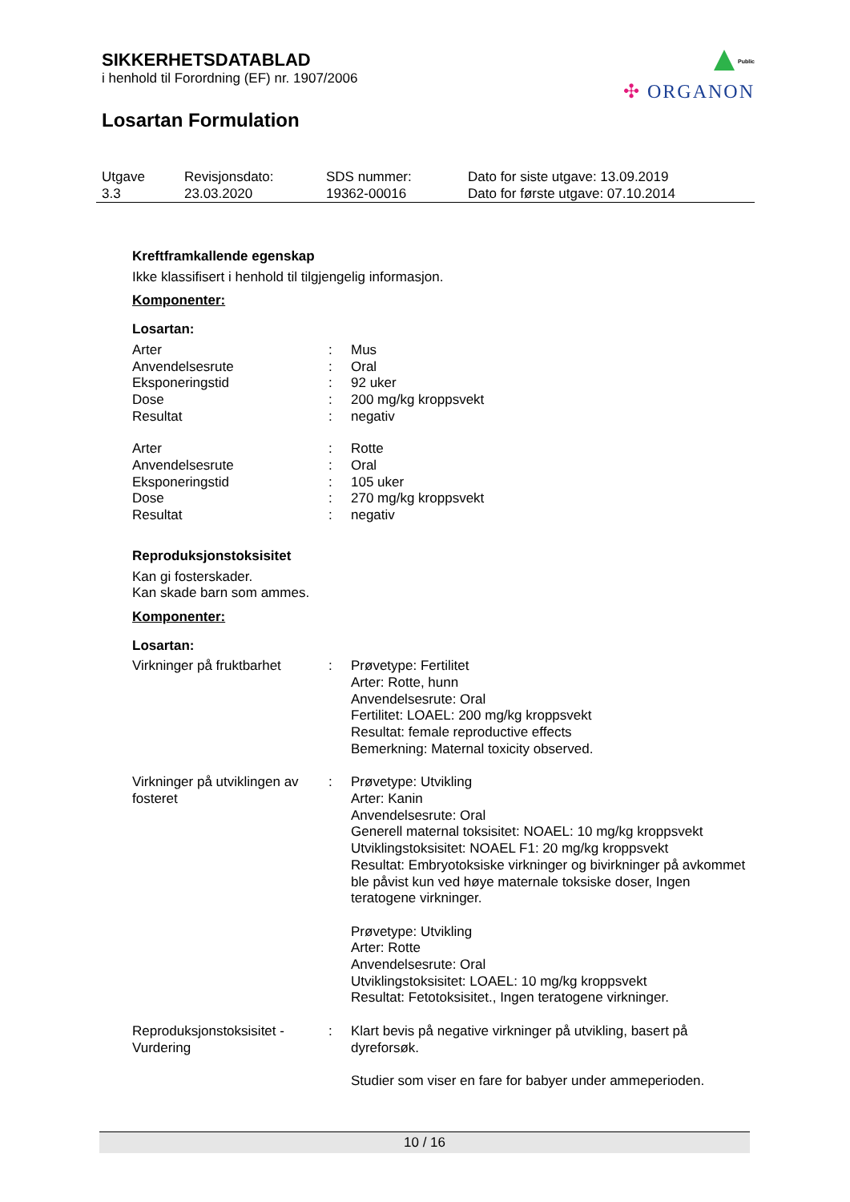SIKKERHETSDATABLAD
i henhold til Forordning (EF) nr. 1907/2006
Losartan Formulation
Public
✣ ORGANON
| Utgave 3.3 | Revisjonsdato: 23.03.2020 | SDS nummer: 19362-00016 | Dato for siste utgave: 13.09.2019 Dato for første utgave: 07.10.2014 |
Kreftframkallende egenskap
Ikke klassifisert i henhold til tilgjengelig informasjon.
Komponenter:
Losartan:
| Arter | : | Mus |
| Anvendelsesrute | : | Oral |
| Eksponeringstid | : | 92 uker |
| Dose | : | 200 mg/kg kroppsvekt |
| Resultat | : | negativ |
| Arter | : | Rotte |
| Anvendelsesrute | : | Oral |
| Eksponeringstid | : | 105 uker |
| Dose | : | 270 mg/kg kroppsvekt |
| Resultat | : | negativ |
Reproduksjonstoksisitet
Kan gi fosterskader.
Kan skade barn som ammes.
Komponenter:
Losartan:
| Virkninger på fruktbarhet | : | Prøvetype: Fertilitet Arter: Rotte, hunn Anvendelsesrute: Oral Fertilitet: LOAEL: 200 mg/kg kroppsvekt Resultat: female reproductive effects Bemerkning: Maternal toxicity observed. |
| Virkninger på utviklingen av fosteret | : | Prøvetype: Utvikling Arter: Kanin Anvendelsesrute: Oral Generell maternal toksisitet: NOAEL: 10 mg/kg kroppsvekt Utviklingstoksisitet: NOAEL F1: 20 mg/kg kroppsvekt Resultat: Embryotoksiske virkninger og bivirkninger på avkommet ble påvist kun ved høye maternale toksiske doser, Ingen teratogene virkninger. Prøvetype: Utvikling Arter: Rotte Anvendelsesrute: Oral Utviklingstoksisitet: LOAEL: 10 mg/kg kroppsvekt Resultat: Fetotoksisitet., Ingen teratogene virkninger. |
| Reproduksjonstoksisitet - Vurdering | : | Klart bevis på negative virkninger på utvikling, basert på dyreforsøk. Studier som viser en fare for babyer under ammeperioden. |
10 / 16